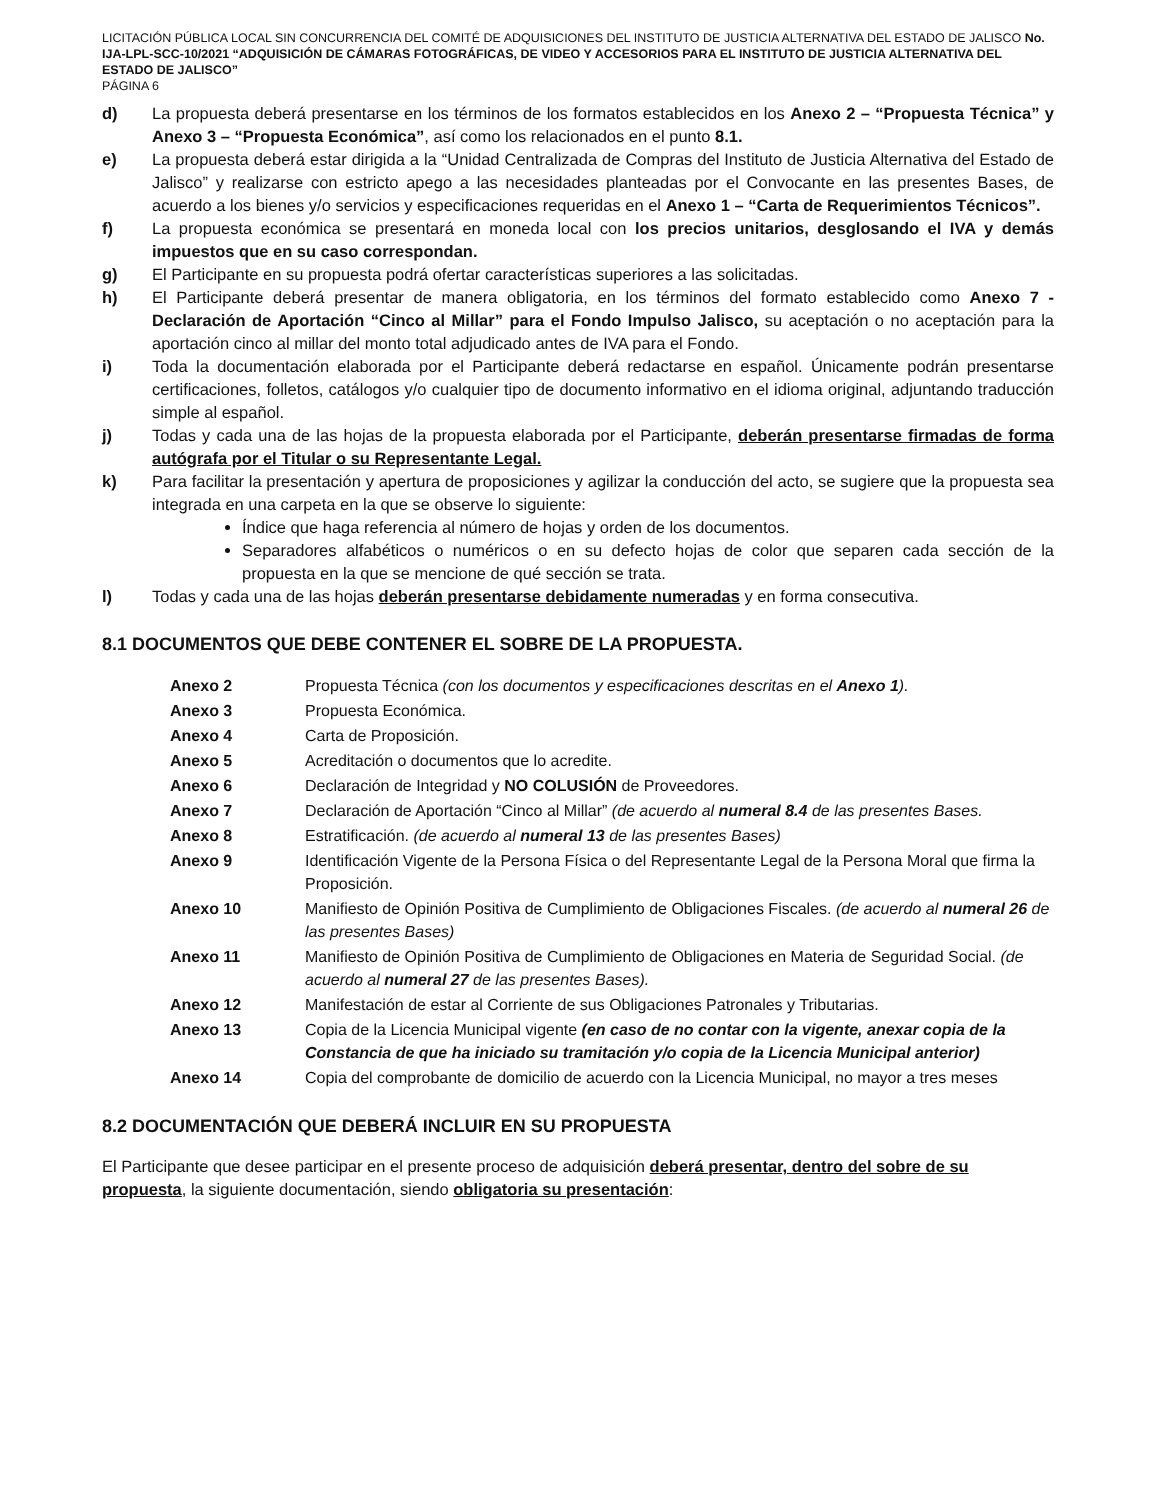LICITACIÓN PÚBLICA LOCAL SIN CONCURRENCIA DEL COMITÉ DE ADQUISICIONES DEL INSTITUTO DE JUSTICIA ALTERNATIVA DEL ESTADO DE JALISCO No. IJA-LPL-SCC-10/2021 “ADQUISICIÓN DE CÁMARAS FOTOGRÁFICAS, DE VIDEO Y ACCESORIOS PARA EL INSTITUTO DE JUSTICIA ALTERNATIVA DEL ESTADO DE JALISCO”
PÁGINA 6
d) La propuesta deberá presentarse en los términos de los formatos establecidos en los Anexo 2 – “Propuesta Técnica” y Anexo 3 – “Propuesta Económica”, así como los relacionados en el punto 8.1.
e) La propuesta deberá estar dirigida a la “Unidad Centralizada de Compras del Instituto de Justicia Alternativa del Estado de Jalisco” y realizarse con estricto apego a las necesidades planteadas por el Convocante en las presentes Bases, de acuerdo a los bienes y/o servicios y especificaciones requeridas en el Anexo 1 – “Carta de Requerimientos Técnicos”.
f) La propuesta económica se presentará en moneda local con los precios unitarios, desglosando el IVA y demás impuestos que en su caso correspondan.
g) El Participante en su propuesta podrá ofertar características superiores a las solicitadas.
h) El Participante deberá presentar de manera obligatoria, en los términos del formato establecido como Anexo 7 - Declaración de Aportación “Cinco al Millar” para el Fondo Impulso Jalisco, su aceptación o no aceptación para la aportación cinco al millar del monto total adjudicado antes de IVA para el Fondo.
i) Toda la documentación elaborada por el Participante deberá redactarse en español. Únicamente podrán presentarse certificaciones, folletos, catálogos y/o cualquier tipo de documento informativo en el idioma original, adjuntando traducción simple al español.
j) Todas y cada una de las hojas de la propuesta elaborada por el Participante, deberán presentarse firmadas de forma autógrafa por el Titular o su Representante Legal.
k) Para facilitar la presentación y apertura de proposiciones y agilizar la conducción del acto, se sugiere que la propuesta sea integrada en una carpeta en la que se observe lo siguiente:
Índice que haga referencia al número de hojas y orden de los documentos.
Separadores alfabéticos o numéricos o en su defecto hojas de color que separen cada sección de la propuesta en la que se mencione de qué sección se trata.
l) Todas y cada una de las hojas deberán presentarse debidamente numeradas y en forma consecutiva.
8.1 DOCUMENTOS QUE DEBE CONTENER EL SOBRE DE LA PROPUESTA.
| Anexo 2 | Propuesta Técnica (con los documentos y especificaciones descritas en el Anexo 1 ). |
| Anexo 3 | Propuesta Económica. |
| Anexo 4 | Carta de Proposición. |
| Anexo 5 | Acreditación o documentos que lo acredite. |
| Anexo 6 | Declaración de Integridad y NO COLUSIÓN de Proveedores. |
| Anexo 7 | Declaración de Aportación “Cinco al Millar” (de acuerdo al numeral 8.4 de las presentes Bases. |
| Anexo 8 | Estratificación. (de acuerdo al numeral 13 de las presentes Bases) |
| Anexo 9 | Identificación Vigente de la Persona Física o del Representante Legal de la Persona Moral que firma la Proposición. |
| Anexo 10 | Manifiesto de Opinión Positiva de Cumplimiento de Obligaciones Fiscales. (de acuerdo al numeral 26 de las presentes Bases) |
| Anexo 11 | Manifiesto de Opinión Positiva de Cumplimiento de Obligaciones en Materia de Seguridad Social. (de acuerdo al numeral 27 de las presentes Bases). |
| Anexo 12 | Manifestación de estar al Corriente de sus Obligaciones Patronales y Tributarias. |
| Anexo 13 | Copia de la Licencia Municipal vigente (en caso de no contar con la vigente, anexar copia de la Constancia de que ha iniciado su tramitación y/o copia de la Licencia Municipal anterior) |
| Anexo 14 | Copia del comprobante de domicilio de acuerdo con la Licencia Municipal, no mayor a tres meses |
8.2 DOCUMENTACIÓN QUE DEBERÁ INCLUIR EN SU PROPUESTA
El Participante que desee participar en el presente proceso de adquisición deberá presentar, dentro del sobre de su propuesta, la siguiente documentación, siendo obligatoria su presentación: